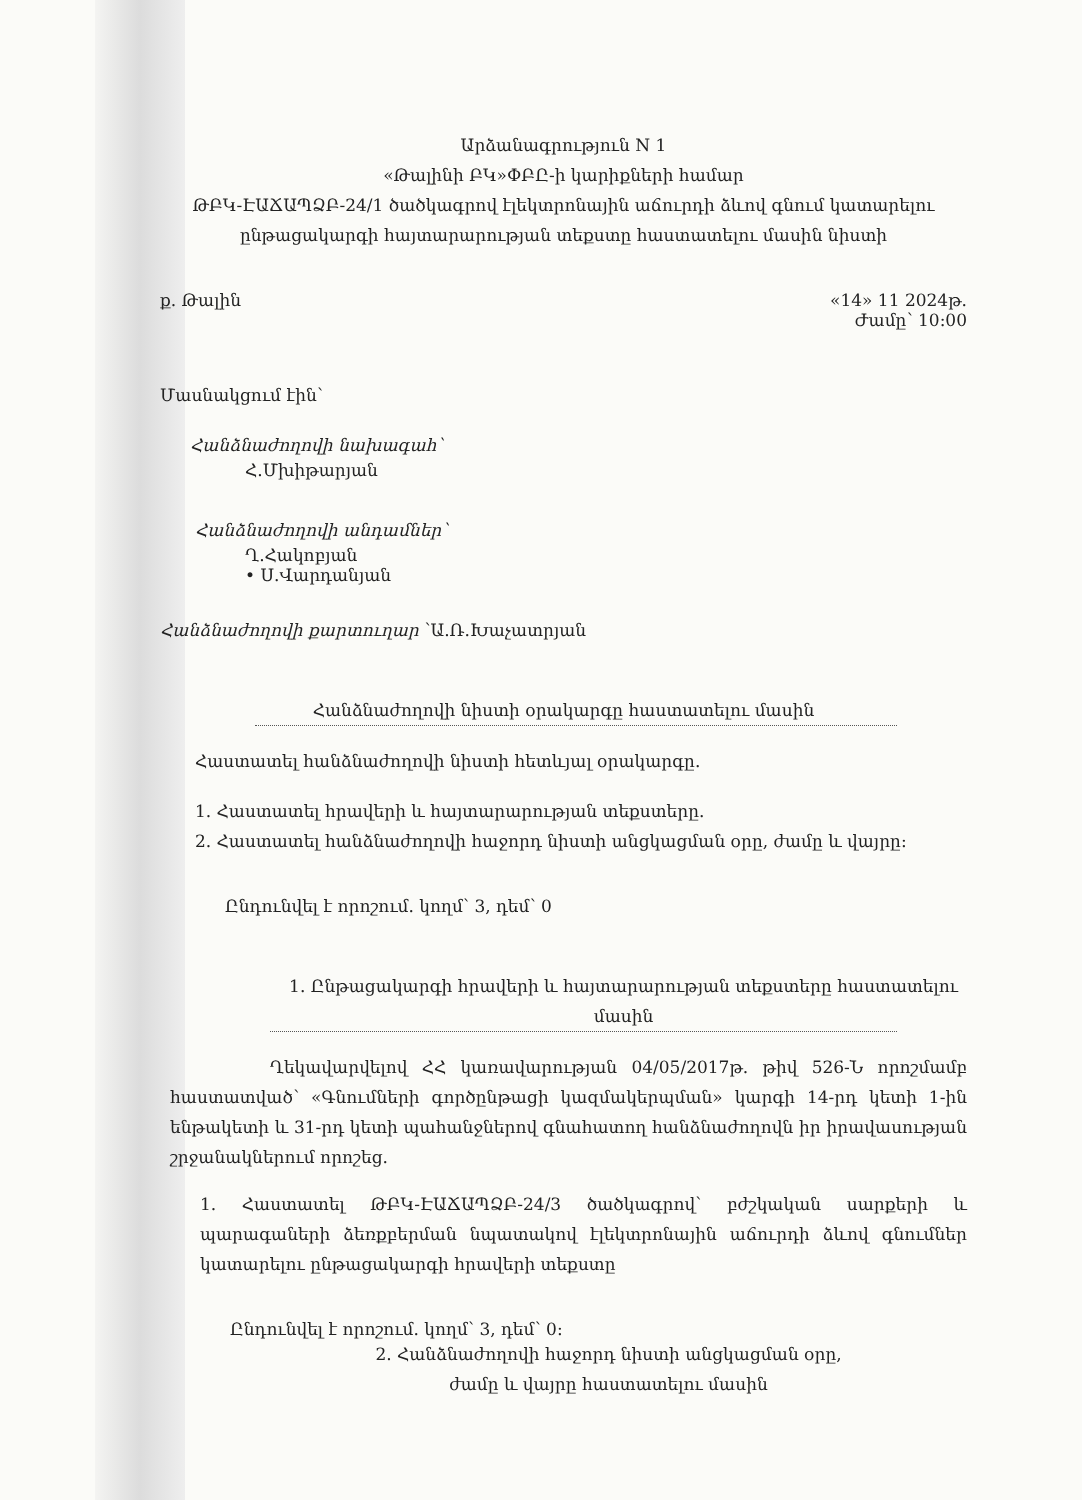Արձանագրություն N 1
«Թալինի ԲԿ»ՓԲԸ-ի կարիքների համար
ԹԲԿ-ԷԱՃԱՊՁԲ-24/1 ծածկագրով էլեկտրոնային աճուրդի ձևով գնում կատարելու
ընթացակարգի հայտարարության տեքստը հաստատելու մասին նիստի
ք. Թալին «14» 11 2024թ.
Ժամը՝ 10:00
Մասնակցում էին՝
Հանձնաժողովի նախագահ՝
Հ.Մխիթարյան
Հանձնաժողովի անդամներ՝
Ղ.Հակոբյան
• Ս.Վարդանյան
Հանձնաժողովի քարտուղար ՝Ա.Ռ.Խաչատրյան
Հանձնաժողովի նիստի օրակարգը հաստատելու մասին
Հաստատել հանձնաժողովի նիստի հետևյալ օրակարգը.
1. Հաստատել հրավերի և հայտարարության տեքստերը.
2. Հաստատել հանձնաժողովի հաջորդ նիստի անցկացման օրը, ժամը և վայրը:
Ընդունվել է որոշում. կողմ՝ 3, դեմ՝ 0
1. Ընթացակարգի հրավերի և հայտարարության տեքստերը հաստատելու
մասին
Ղեկավարվելով ՀՀ կառավարության 04/05/2017թ. թիվ 526-Ն որոշմամբ հաստատված՝ «Գնումների գործընթացի կազմակերպման» կարգի 14-րդ կետի 1-ին ենթակետի և 31-րդ կետի պահանջներով գնահատող հանձնաժողովն իր իրավասության շրջանակներում որոշեց.
1. Հաստատել ԹԲԿ-ԷԱՃԱՊՁԲ-24/3 ծածկագրով՝ բժշկական սարքերի և պարագաների ձեռքբերման նպատակով էլեկտրոնային աճուրդի ձևով գնումներ կատարելու ընթացակարգի հրավերի տեքստը
Ընդունվել է որոշում. կողմ՝ 3, դեմ՝ 0:
2. Հանձնաժողովի հաջորդ նիստի անցկացման օրը,
ժամը և վայրը հաստատելու մասին